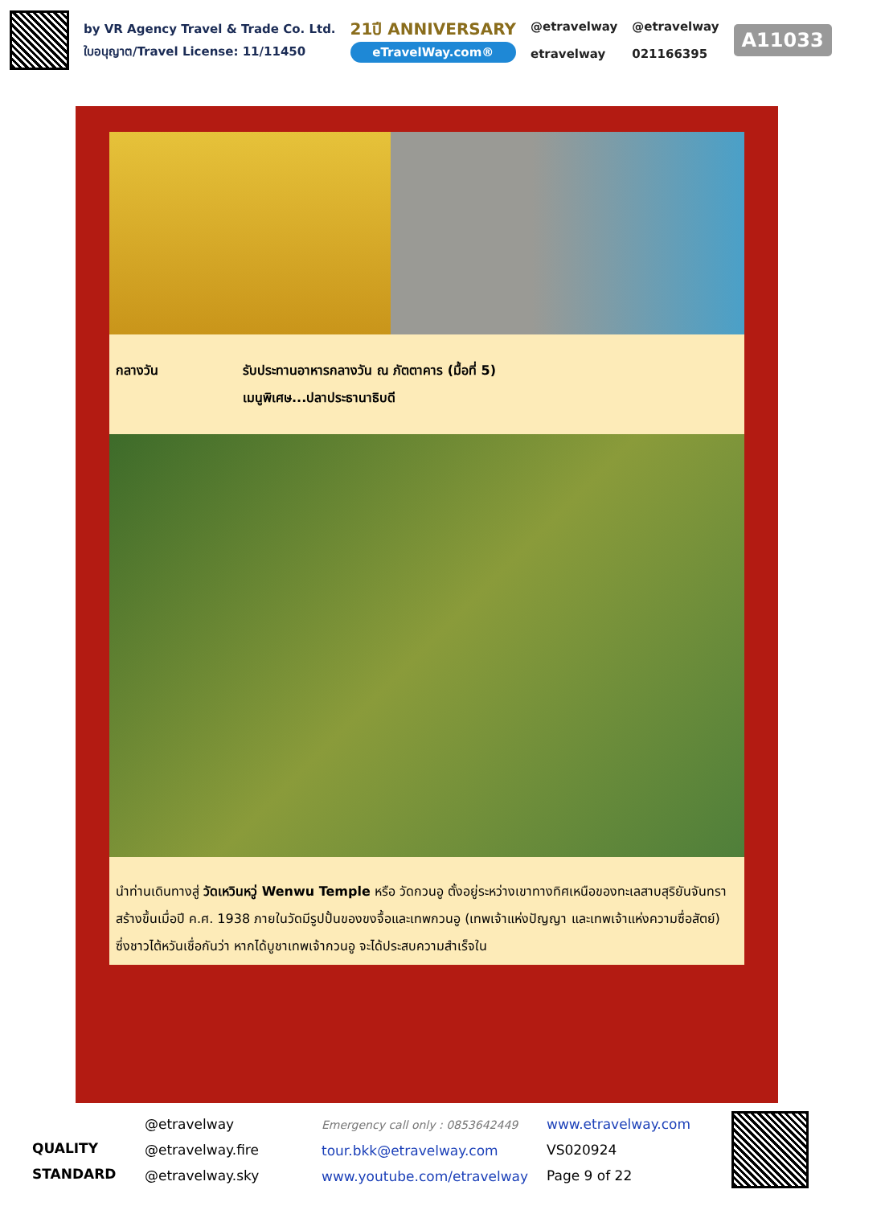by VR Agency Travel & Trade Co. Ltd.
ใบอนุญาต/Travel License: 11/11450
21ปี ANNIVERSARY
eTravelWay.com®
@etravelway
etravelway
@etravelway
021166395
A11033
กลางวัน รับประทานอาหารกลางวัน ณ ภัตตาคาร (มื้อที่ 5)
เมนูพิเศษ...ปลาประธานาธิบดี
นำท่านเดินทางสู่ วัดเหวินหวู่ Wenwu Temple หรือ วัดกวนอู ตั้งอยู่ระหว่างเขาทางทิศเหนือของทะเลสาบสุริยันจันทรา สร้างขึ้นเมื่อปี ค.ศ. 1938 ภายในวัดมีรูปปั้นของขงจื้อและเทพกวนอู (เทพเจ้าแห่งปัญญา และเทพเจ้าแห่งความซื่อสัตย์) ซึ่งชาวไต้หวันเชื่อกันว่า หากได้บูชาเทพเจ้ากวนอู จะได้ประสบความสำเร็จใน
QUALITY STANDARD
@etravelway
@etravelway.fire
@etravelway.sky
Emergency call only : 0853642449
tour.bkk@etravelway.com
www.youtube.com/etravelway
www.etravelway.com
VS020924
Page 9 of 22